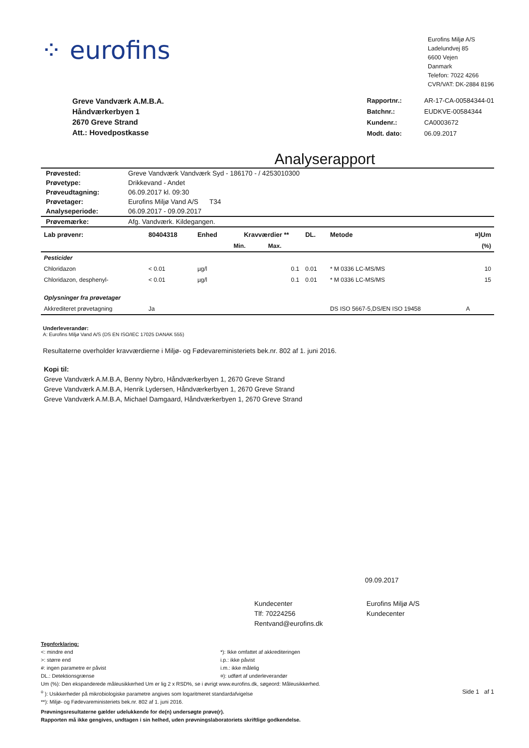⁘ eurofins
Eurofins Miljø A/S
Ladelundvej 85
6600 Vejen
Danmark
Telefon: 7022 4266
CVR/VAT: DK-2884 8196
Greve Vandværk A.M.B.A.
Håndværkerbyen 1
2670 Greve Strand
Att.: Hovedpostkasse
| Rapportnr.: | AR-17-CA-00584344-01 |
| Batchnr.: | EUDKVE-00584344 |
| Kundenr.: | CA0003672 |
| Modt. dato: | 06.09.2017 |
Analyserapport
| Prøvested: | Greve Vandværk Vandværk Syd - 186170 - / 4253010300 |
| Prøvetype: | Drikkevand - Andet |
| Prøveudtagning: | 06.09.2017 kl. 09:30 |
| Prøvetager: | Eurofins Miljø Vand A/S T34 |
| Analyseperiode: | 06.09.2017 - 09.09.2017 |
| Prøvemærke: | Afg. Vandværk. Kildegangen. |
| Lab prøvenr: | 80404318 | Enhed | Kravværdier ** | | DL. | Metode | ¤)Um |
| --- | --- | --- | --- | --- | --- | --- | --- |
| | | | Min. | Max. | | | (%) |
| Pesticider | | | | | | | |
| Chloridazon | < 0.01 | µg/l | | 0.1 | 0.01 | * M 0336 LC-MS/MS | 10 |
| Chloridazon, desphenyl- | < 0.01 | µg/l | | 0.1 | 0.01 | * M 0336 LC-MS/MS | 15 |
| Oplysninger fra prøvetager | | | | | | | |
| Akkrediteret prøvetagning | Ja | | | | | DS ISO 5667-5,DS/EN ISO 19458 | A |
Underleverandør:
A: Eurofins Miljø Vand A/S (DS EN ISO/IEC 17025 DANAK 555)
Resultaterne overholder kravværdierne i Miljø- og Fødevareministeriets bek.nr. 802 af 1. juni 2016.
Kopi til:
Greve Vandværk A.M.B.A, Benny Nybro, Håndværkerbyen 1, 2670 Greve Strand
Greve Vandværk A.M.B.A, Henrik Lydersen, Håndværkerbyen 1, 2670 Greve Strand
Greve Vandværk A.M.B.A, Michael Damgaard, Håndværkerbyen 1, 2670 Greve Strand
09.09.2017
Kundecenter
Tlf: 70224256
Rentvand@eurofins.dk
Eurofins Miljø A/S
Kundecenter
Tegnforklaring:
<: mindre end
>: større end
#: ingen parametre er påvist
DL.: Detektionsgrænse
*): Ikke omfattet af akkrediteringen
i.p.: ikke påvist
i.m.: ikke målelig
¤): udført af underleverandør
Um (%): Den ekspanderede måleusikkerhed Um er lig 2 x RSD%, se i øvrigt www.eurofins.dk, søgeord: Måleusikkerhed.
<sup>o</sup> ): Usikkerheder på mikrobiologiske parametre angives som logaritmeret standardafvigelse
**): Miljø- og Fødevareministeriets bek.nr. 802 af 1. juni 2016.
Side 1 af 1
Prøvningsresultaterne gælder udelukkende for de(n) undersøgte prøve(r).
Rapporten må ikke gengives, undtagen i sin helhed, uden prøvningslaboratoriets skriftlige godkendelse.